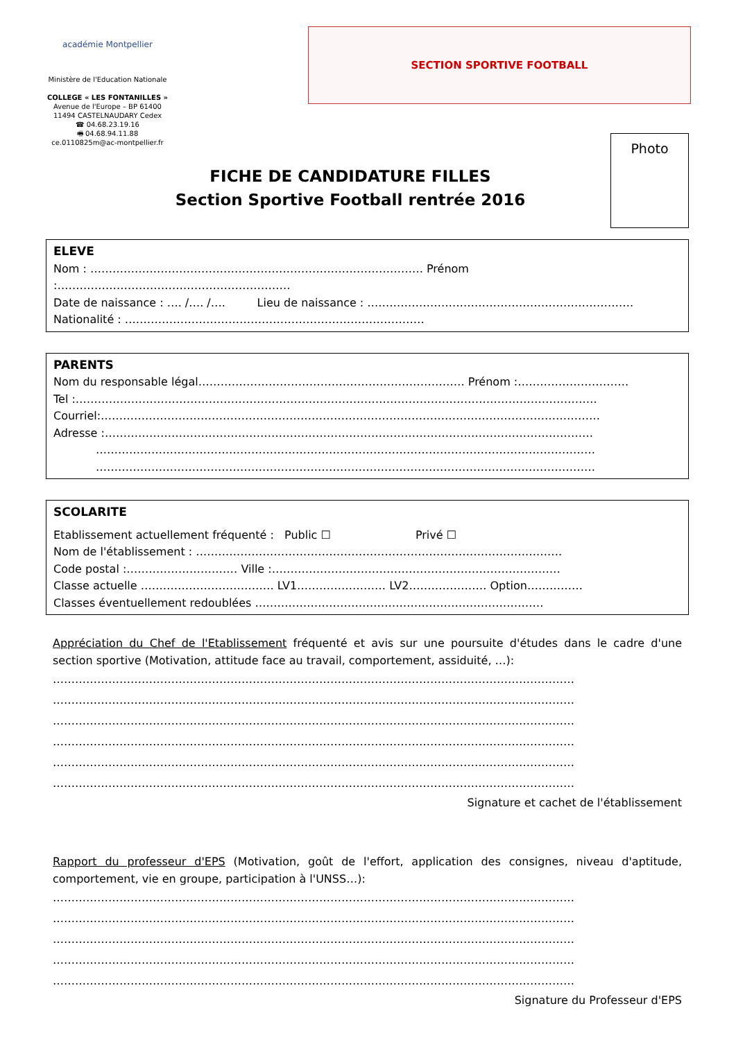académie Montpellier
Ministère de l'Education Nationale
COLLEGE « LES FONTANILLES »
Avenue de l'Europe – BP 61400
11494 CASTELNAUDARY Cedex
☎ 04.68.23.19.16
🖷 04.68.94.11.88
ce.0110825m@ac-montpellier.fr
SECTION SPORTIVE FOOTBALL
FICHE DE CANDIDATURE FILLES
Section Sportive Football rentrée 2016
Photo
ELEVE
Nom : ……………………………………………………………………………… Prénom :………………………………………………………
Date de naissance : …. /…. /…. Lieu de naissance : ………………………………………………………………
Nationalité : ………………………………………………………………………
PARENTS
Nom du responsable légal……………………………………………………………… Prénom :…………………………
Tel :……………………………………………………………………………………………………………………………
Courriel:………………………………………………………………………………………………………………………
Adresse :……………………………………………………………………………………………………………………
………………………………………………………………………………………………………………………
………………………………………………………………………………………………………………………
SCOLARITE
Etablissement actuellement fréquenté : Public ☐ Privé ☐
Nom de l'établissement : ………………………………………………………………………………………
Code postal :………………………… Ville :……………………………………………………………………
Classe actuelle ……………………………… LV1…………………… LV2………………… Option……………
Classes éventuellement redoublées ……………………………………………………………………
Appréciation du Chef de l'Etablissement fréquenté et avis sur une poursuite d'études dans le cadre d'une section sportive (Motivation, attitude face au travail, comportement, assiduité, …):
……………………………………………………………………………………………………………………………
……………………………………………………………………………………………………………………………
……………………………………………………………………………………………………………………………
……………………………………………………………………………………………………………………………
……………………………………………………………………………………………………………………………
……………………………………………………………………………………………………………………………
Signature et cachet de l'établissement
Rapport du professeur d'EPS (Motivation, goût de l'effort, application des consignes, niveau d'aptitude, comportement, vie en groupe, participation à l'UNSS…):
……………………………………………………………………………………………………………………………
……………………………………………………………………………………………………………………………
……………………………………………………………………………………………………………………………
……………………………………………………………………………………………………………………………
……………………………………………………………………………………………………………………………
Signature du Professeur d'EPS